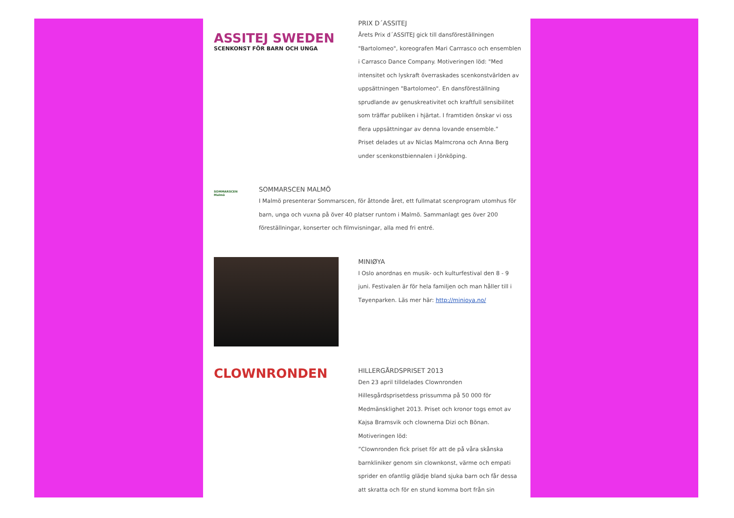ASSITEJ SWEDEN
SCENKONST FÖR BARN OCH UNGA
PRIX D´ASSITEJ
Årets Prix d´ASSITEJ gick till dansföreställningen "Bartolomeo", koreografen Mari Carrrasco och ensemblen i Carrasco Dance Company. Motiveringen löd: "Med intensitet och lyskraft överraskades scenkonstvärlden av uppsättningen "Bartolomeo". En dansföreställning sprudlande av genuskreativitet och kraftfull sensibilitet som träffar publiken i hjärtat. I framtiden önskar vi oss flera uppsättningar av denna lovande ensemble.”
Priset delades ut av Niclas Malmcrona och Anna Berg under scenkonstbiennalen i Jönköping.
SOMMARSCEN
Malmö
SOMMARSCEN MALMÖ
I Malmö presenterar Sommarscen, för åttonde året, ett fullmatat scenprogram utomhus för barn, unga och vuxna på över 40 platser runtom i Malmö. Sammanlagt ges över 200 föreställningar, konserter och filmvisningar, alla med fri entré.
MINIØYA
I Oslo anordnas en musik- och kulturfestival den 8 - 9 juni. Festivalen är för hela familjen och man håller till i Tøyenparken. Läs mer här: http://minioya.no/
CLOWNRONDEN
HILLERGÅRDSPRISET 2013
Den 23 april tilldelades Clownronden Hillesgårdsprisetdess prissumma på 50 000 för Medmänsklighet 2013. Priset och kronor togs emot av Kajsa Bramsvik och clownerna Dizi och Bönan.
Motiveringen löd:
”Clownronden fick priset för att de på våra skånska barnkliniker genom sin clownkonst, värme och empati sprider en ofantlig glädje bland sjuka barn och får dessa att skratta och för en stund komma bort från sin